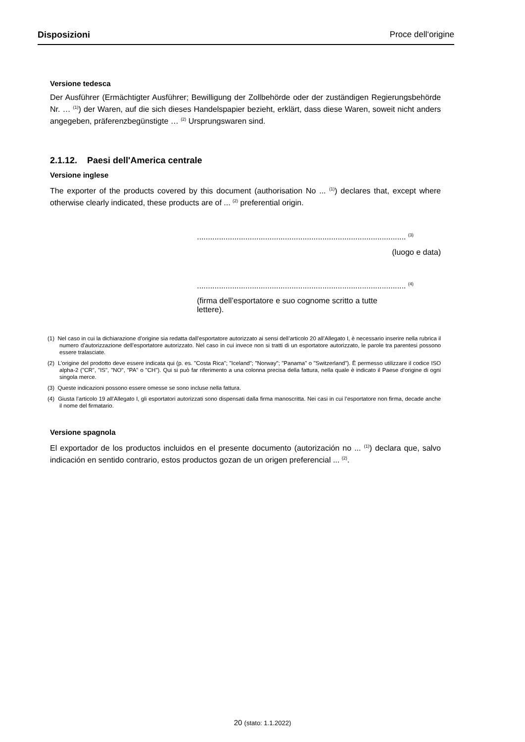Disposizioni Proce dell‘origine
Versione tedesca
Der Ausführer (Ermächtigter Ausführer; Bewilligung der Zollbehörde oder der zuständigen Regierungsbehörde Nr. … <sup>(1)</sup>) der Waren, auf die sich dieses Handelspapier bezieht, erklärt, dass diese Waren, soweit nicht anders angegeben, präferenzbegünstigte … <sup>(2)</sup> Ursprungswaren sind.
2.1.12. Paesi dell'America centrale
Versione inglese
The exporter of the products covered by this document (authorisation No ... <sup>(1)</sup>) declares that, except where otherwise clearly indicated, these products are of ... <sup>(2)</sup> preferential origin.
............................................................................................... <sup>(3)</sup>
(luogo e data)
............................................................................................... <sup>(4)</sup>
(firma dell’esportatore e suo cognome scritto a tutte lettere).
(1) Nel caso in cui la dichiarazione d’origine sia redatta dall’esportatore autorizzato ai sensi dell’articolo 20 all’Allegato I, è necessario inserire nella rubrica il numero d’autorizzazione dell’esportatore autorizzato. Nel caso in cui invece non si tratti di un esportatore autorizzato, le parole tra parentesi possono essere tralasciate.
(2) L’origine del prodotto deve essere indicata qui (p. es. "Costa Rica"; "Iceland"; "Norway"; "Panama" o "Switzerland"). È permesso utilizzare il codice ISO alpha-2 ("CR", "IS", "NO", "PA" o "CH"). Qui si può far riferimento a una colonna precisa della fattura, nella quale è indicato il Paese d’origine di ogni singola merce.
(3) Queste indicazioni possono essere omesse se sono incluse nella fattura.
(4) Giusta l’articolo 19 all’Allegato I, gli esportatori autorizzati sono dispensati dalla firma manoscritta. Nei casi in cui l’esportatore non firma, decade anche il nome del firmatario.
Versione spagnola
El exportador de los productos incluidos en el presente documento (autorización no ... <sup>(1)</sup>) declara que, salvo indicación en sentido contrario, estos productos gozan de un origen preferencial ... <sup>(2)</sup>.
20 (stato: 1.1.2022)